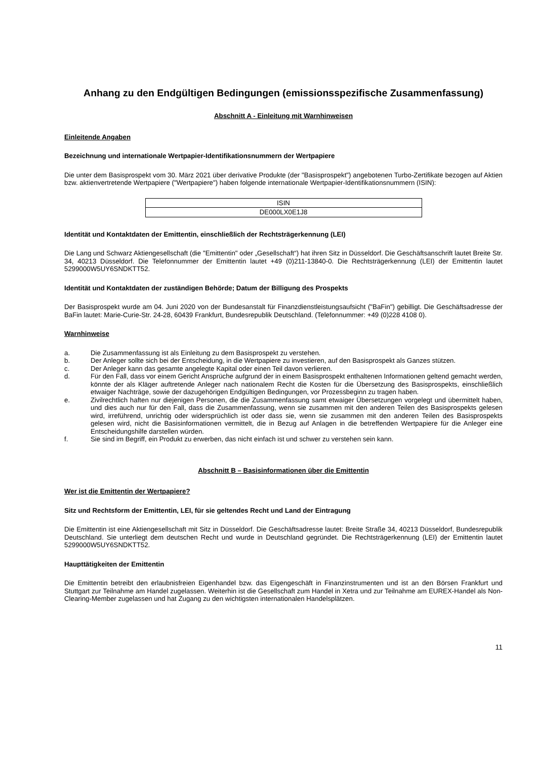Anhang zu den Endgültigen Bedingungen (emissionsspezifische Zusammenfassung)
Abschnitt A - Einleitung mit Warnhinweisen
Einleitende Angaben
Bezeichnung und internationale Wertpapier-Identifikationsnummern der Wertpapiere
Die unter dem Basisprospekt vom 30. März 2021 über derivative Produkte (der "Basisprospekt") angebotenen Turbo-Zertifikate bezogen auf Aktien bzw. aktienvertretende Wertpapiere ("Wertpapiere") haben folgende internationale Wertpapier-Identifikationsnummern (ISIN):
| ISIN |
| DE000LX0E1J8 |
Identität und Kontaktdaten der Emittentin, einschließlich der Rechtsträgerkennung (LEI)
Die Lang und Schwarz Aktiengesellschaft (die "Emittentin" oder „Gesellschaft“) hat ihren Sitz in Düsseldorf. Die Geschäftsanschrift lautet Breite Str. 34, 40213 Düsseldorf. Die Telefonnummer der Emittentin lautet +49 (0)211-13840-0. Die Rechtsträgerkennung (LEI) der Emittentin lautet 5299000W5UY6SNDKTT52.
Identität und Kontaktdaten der zuständigen Behörde; Datum der Billigung des Prospekts
Der Basisprospekt wurde am 04. Juni 2020 von der Bundesanstalt für Finanzdienstleistungsaufsicht ("BaFin") gebilligt. Die Geschäftsadresse der BaFin lautet: Marie-Curie-Str. 24-28, 60439 Frankfurt, Bundesrepublik Deutschland. (Telefonnummer: +49 (0)228 4108 0).
Warnhinweise
a. Die Zusammenfassung ist als Einleitung zu dem Basisprospekt zu verstehen.
b. Der Anleger sollte sich bei der Entscheidung, in die Wertpapiere zu investieren, auf den Basisprospekt als Ganzes stützen.
c. Der Anleger kann das gesamte angelegte Kapital oder einen Teil davon verlieren.
d. Für den Fall, dass vor einem Gericht Ansprüche aufgrund der in einem Basisprospekt enthaltenen Informationen geltend gemacht werden, könnte der als Kläger auftretende Anleger nach nationalem Recht die Kosten für die Übersetzung des Basisprospekts, einschließlich etwaiger Nachträge, sowie der dazugehörigen Endgültigen Bedingungen, vor Prozessbeginn zu tragen haben.
e. Zivilrechtlich haften nur diejenigen Personen, die die Zusammenfassung samt etwaiger Übersetzungen vorgelegt und übermittelt haben, und dies auch nur für den Fall, dass die Zusammenfassung, wenn sie zusammen mit den anderen Teilen des Basisprospekts gelesen wird, irreführend, unrichtig oder widersprüchlich ist oder dass sie, wenn sie zusammen mit den anderen Teilen des Basisprospekts gelesen wird, nicht die Basisinformationen vermittelt, die in Bezug auf Anlagen in die betreffenden Wertpapiere für die Anleger eine Entscheidungshilfe darstellen würden.
f. Sie sind im Begriff, ein Produkt zu erwerben, das nicht einfach ist und schwer zu verstehen sein kann.
Abschnitt B – Basisinformationen über die Emittentin
Wer ist die Emittentin der Wertpapiere?
Sitz und Rechtsform der Emittentin, LEI, für sie geltendes Recht und Land der Eintragung
Die Emittentin ist eine Aktiengesellschaft mit Sitz in Düsseldorf. Die Geschäftsadresse lautet: Breite Straße 34, 40213 Düsseldorf, Bundesrepublik Deutschland. Sie unterliegt dem deutschen Recht und wurde in Deutschland gegründet. Die Rechtsträgerkennung (LEI) der Emittentin lautet 5299000W5UY6SNDKTT52.
Haupttätigkeiten der Emittentin
Die Emittentin betreibt den erlaubnisfreien Eigenhandel bzw. das Eigengeschäft in Finanzinstrumenten und ist an den Börsen Frankfurt und Stuttgart zur Teilnahme am Handel zugelassen. Weiterhin ist die Gesellschaft zum Handel in Xetra und zur Teilnahme am EUREX-Handel als Non-Clearing-Member zugelassen und hat Zugang zu den wichtigsten internationalen Handelsplätzen.
11